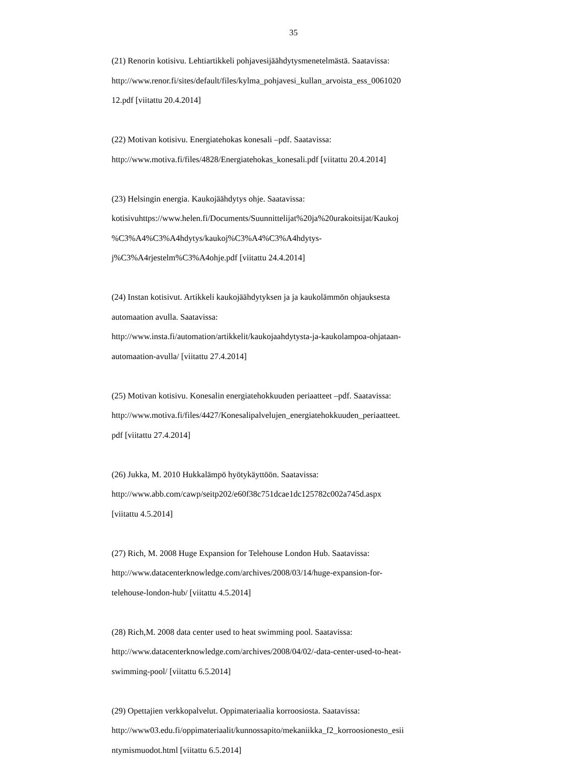35
(21) Renorin kotisivu. Lehtiartikkeli pohjavesijäähdytysmenetelmästä. Saatavissa: http://www.renor.fi/sites/default/files/kylma_pohjavesi_kullan_arvoista_ess_0061020
12.pdf [viitattu 20.4.2014]
(22) Motivan kotisivu. Energiatehokas konesali –pdf. Saatavissa:
http://www.motiva.fi/files/4828/Energiatehokas_konesali.pdf [viitattu 20.4.2014]
(23) Helsingin energia. Kaukojäähdytys ohje. Saatavissa:
kotisivuhttps://www.helen.fi/Documents/Suunnittelijat%20ja%20urakoitsijat/Kaukoj
%C3%A4%C3%A4hdytys/kaukoj%C3%A4%C3%A4hdytys-
j%C3%A4rjestelm%C3%A4ohje.pdf [viitattu 24.4.2014]
(24) Instan kotisivut. Artikkeli kaukojäähdytyksen ja ja kaukolämmön ohjauksesta
automaation avulla. Saatavissa:
http://www.insta.fi/automation/artikkelit/kaukojaahdytysta-ja-kaukolampoa-ohjataan-
automaation-avulla/ [viitattu 27.4.2014]
(25) Motivan kotisivu. Konesalin energiatehokkuuden periaatteet –pdf. Saatavissa:
http://www.motiva.fi/files/4427/Konesalipalvelujen_energiatehokkuuden_periaatteet.
pdf [viitattu 27.4.2014]
(26) Jukka, M. 2010 Hukkalämpö hyötykäyttöön. Saatavissa:
http://www.abb.com/cawp/seitp202/e60f38c751dcae1dc125782c002a745d.aspx
[viitattu 4.5.2014]
(27) Rich, M. 2008 Huge Expansion for Telehouse London Hub. Saatavissa:
http://www.datacenterknowledge.com/archives/2008/03/14/huge-expansion-for-
telehouse-london-hub/ [viitattu 4.5.2014]
(28) Rich,M. 2008 data center used to heat swimming pool. Saatavissa:
http://www.datacenterknowledge.com/archives/2008/04/02/-data-center-used-to-heat-
swimming-pool/ [viitattu 6.5.2014]
(29) Opettajien verkkopalvelut. Oppimateriaalia korroosiosta. Saatavissa:
http://www03.edu.fi/oppimateriaalit/kunnossapito/mekaniikka_f2_korroosionesto_esii
ntymismuodot.html [viitattu 6.5.2014]